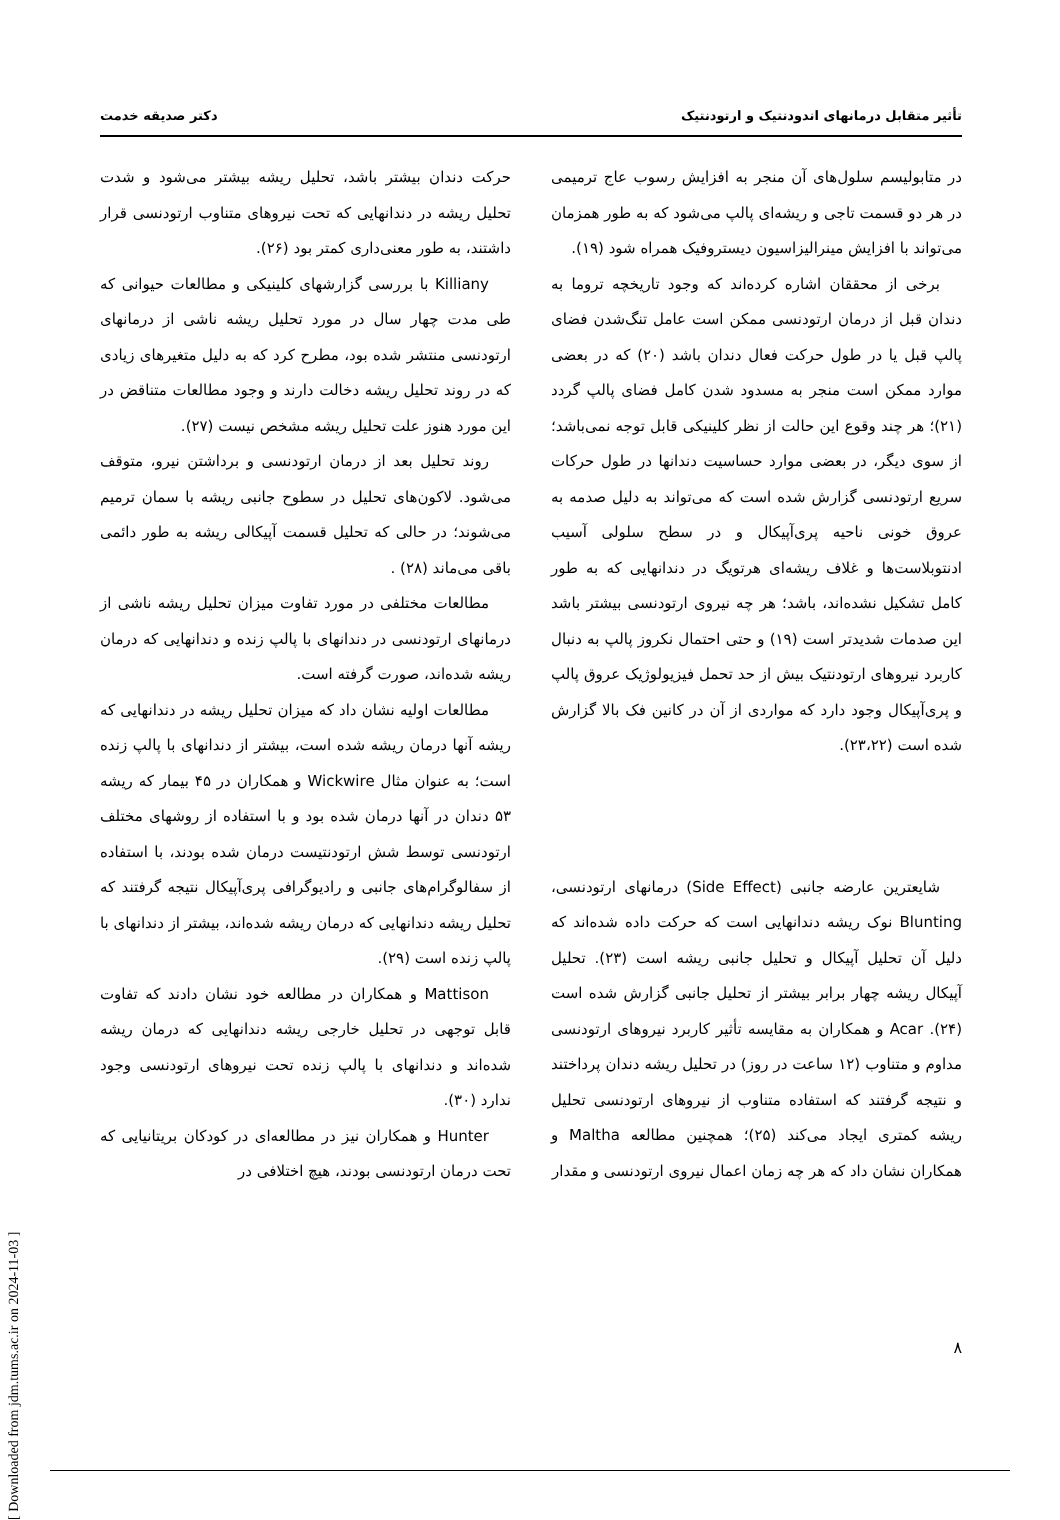تأثیر متقابل درمانهای اندودنتیک و ارتودنتیک دکتر صدیقه خدمت
در متابولیسم سلول‌های آن منجر به افزایش رسوب عاج ترمیمی در هر دو قسمت تاجی و ریشه‌ای پالپ می‌شود که به طور همزمان می‌تواند با افزایش مینرالیزاسیون دیستروفیک همراه شود (۱۹).
برخی از محققان اشاره کرده‌اند که وجود تاریخچه تروما به دندان قبل از درمان ارتودنسی ممکن است عامل تنگ‌شدن فضای پالپ قبل یا در طول حرکت فعال دندان باشد (۲۰) که در بعضی موارد ممکن است منجر به مسدود شدن کامل فضای پالپ گردد (۲۱)؛ هر چند وقوع این حالت از نظر کلینیکی قابل توجه نمی‌باشد؛ از سوی دیگر، در بعضی موارد حساسیت دندانها در طول حرکات سریع ارتودنسی گزارش شده است که می‌تواند به دلیل صدمه به عروق خونی ناحیه پری‌آپیکال و در سطح سلولی آسیب ادنتوبلاست‌ها و غلاف ریشه‌ای هرتویگ در دندانهایی که به طور کامل تشکیل نشده‌اند، باشد؛ هر چه نیروی ارتودنسی بیشتر باشد این صدمات شدیدتر است (۱۹) و حتی احتمال نکروز پالپ به دنبال کاربرد نیروهای ارتودنتیک بیش از حد تحمل فیزیولوژیک عروق پالپ و پری‌آپیکال وجود دارد که مواردی از آن در کانین فک بالا گزارش شده است (۲۳،۲۲).
شایعترین عارضه جانبی (Side Effect) درمانهای ارتودنسی، Blunting نوک ریشه دندانهایی است که حرکت داده شده‌اند که دلیل آن تحلیل آپیکال و تحلیل جانبی ریشه است (۲۳). تحلیل آپیکال ریشه چهار برابر بیشتر از تحلیل جانبی گزارش شده است (۲۴). Acar و همکاران به مقایسه تأثیر کاربرد نیروهای ارتودنسی مداوم و متناوب (۱۲ ساعت در روز) در تحلیل ریشه دندان پرداختند و نتیجه گرفتند که استفاده متناوب از نیروهای ارتودنسی تحلیل ریشه کمتری ایجاد می‌کند (۲۵)؛ همچنین مطالعه Maltha و همکاران نشان داد که هر چه زمان اعمال نیروی ارتودنسی و مقدار
حرکت دندان بیشتر باشد، تحلیل ریشه بیشتر می‌شود و شدت تحلیل ریشه در دندانهایی که تحت نیروهای متناوب ارتودنسی قرار داشتند، به طور معنی‌داری کمتر بود (۲۶).
Killiany با بررسی گزارشهای کلینیکی و مطالعات حیوانی که طی مدت چهار سال در مورد تحلیل ریشه ناشی از درمانهای ارتودنسی منتشر شده بود، مطرح کرد که به دلیل متغیرهای زیادی که در روند تحلیل ریشه دخالت دارند و وجود مطالعات متناقض در این مورد هنوز علت تحلیل ریشه مشخص نیست (۲۷).
روند تحلیل بعد از درمان ارتودنسی و برداشتن نیرو، متوقف می‌شود. لاکون‌های تحلیل در سطوح جانبی ریشه با سمان ترمیم می‌شوند؛ در حالی که تحلیل قسمت آپیکالی ریشه به طور دائمی باقی می‌ماند (۲۸) .
مطالعات مختلفی در مورد تفاوت میزان تحلیل ریشه ناشی از درمانهای ارتودنسی در دندانهای با پالپ زنده و دندانهایی که درمان ریشه شده‌اند، صورت گرفته است.
مطالعات اولیه نشان داد که میزان تحلیل ریشه در دندانهایی که ریشه آنها درمان ریشه شده است، بیشتر از دندانهای با پالپ زنده است؛ به عنوان مثال Wickwire و همکاران در ۴۵ بیمار که ریشه ۵۳ دندان در آنها درمان شده بود و با استفاده از روشهای مختلف ارتودنسی توسط شش ارتودنتیست درمان شده بودند، با استفاده از سفالوگرام‌های جانبی و رادیوگرافی پری‌آپیکال نتیجه گرفتند که تحلیل ریشه دندانهایی که درمان ریشه شده‌اند، بیشتر از دندانهای با پالپ زنده است (۲۹).
Mattison و همکاران در مطالعه خود نشان دادند که تفاوت قابل توجهی در تحلیل خارجی ریشه دندانهایی که درمان ریشه شده‌اند و دندانهای با پالپ زنده تحت نیروهای ارتودنسی وجود ندارد (۳۰).
Hunter و همکاران نیز در مطالعه‌ای در کودکان بریتانیایی که تحت درمان ارتودنسی بودند، هیچ اختلافی در
۸
[ Downloaded from jdm.tums.ac.ir on 2024-11-03 ]